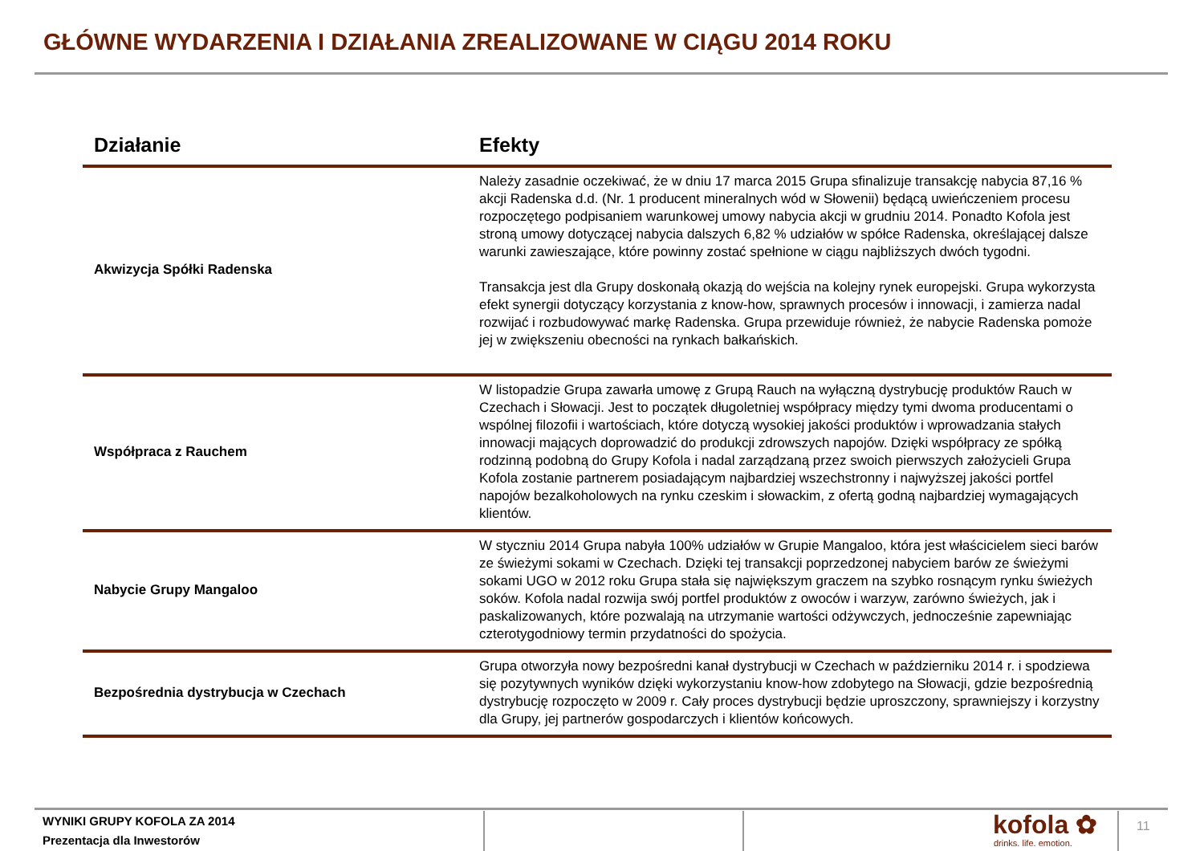GŁÓWNE WYDARZENIA I DZIAŁANIA ZREALIZOWANE W CIĄGU 2014 ROKU
| Działanie | Efekty |
| --- | --- |
| Akwizycja Spółki Radenska | Należy zasadnie oczekiwać, że w dniu 17 marca 2015 Grupa sfinalizuje transakcję nabycia 87,16 % akcji Radenska d.d. (Nr. 1 producent mineralnych wód w Słowenii) będącą uwieńczeniem procesu rozpoczętego podpisaniem warunkowej umowy nabycia akcji w grudniu 2014. Ponadto Kofola jest stroną umowy dotyczącej nabycia dalszych 6,82 % udziałów w spółce Radenska, określającej dalsze warunki zawieszające, które powinny zostać spełnione w ciągu najbliższych dwóch tygodni. Transakcja jest dla Grupy doskonałą okazją do wejścia na kolejny rynek europejski. Grupa wykorzysta efekt synergii dotyczący korzystania z know-how, sprawnych procesów i innowacji, i zamierza nadal rozwijać i rozbudowywać markę Radenska. Grupa przewiduje również, że nabycie Radenska pomoże jej w zwiększeniu obecności na rynkach bałkańskich. |
| Współpraca z Rauchem | W listopadzie Grupa zawarła umowę z Grupą Rauch na wyłączną dystrybucję produktów Rauch w Czechach i Słowacji. Jest to początek długoletniej współpracy między tymi dwoma producentami o wspólnej filozofii i wartościach, które dotyczą wysokiej jakości produktów i wprowadzania stałych innowacji mających doprowadzić do produkcji zdrowszych napojów. Dzięki współpracy ze spółką rodzinną podobną do Grupy Kofola i nadal zarządzaną przez swoich pierwszych założycieli Grupa Kofola zostanie partnerem posiadającym najbardziej wszechstronny i najwyższej jakości portfel napojów bezalkoholowych na rynku czeskim i słowackim, z ofertą godną najbardziej wymagających klientów. |
| Nabycie Grupy Mangaloo | W styczniu 2014 Grupa nabyła 100% udziałów w Grupie Mangaloo, która jest właścicielem sieci barów ze świeżymi sokami w Czechach. Dzięki tej transakcji poprzedzonej nabyciem barów ze świeżymi sokami UGO w 2012 roku Grupa stała się największym graczem na szybko rosnącym rynku świeżych soków. Kofola nadal rozwija swój portfel produktów z owoców i warzyw, zarówno świeżych, jak i paskalizowanych, które pozwalają na utrzymanie wartości odżywczych, jednocześnie zapewniając czterotygodniowy termin przydatności do spożycia. |
| Bezpośrednia dystrybucja w Czechach | Grupa otworzyła nowy bezpośredni kanał dystrybucji w Czechach w październiku 2014 r. i spodziewa się pozytywnych wyników dzięki wykorzystaniu know-how zdobytego na Słowacji, gdzie bezpośrednią dystrybucję rozpoczęto w 2009 r. Cały proces dystrybucji będzie uproszczony, sprawniejszy i korzystny dla Grupy, jej partnerów gospodarczych i klientów końcowych. |
WYNIKI GRUPY KOFOLA ZA 2014
Prezentacja dla Inwestorów
kofola ✿
drinks. life. emotion.
11